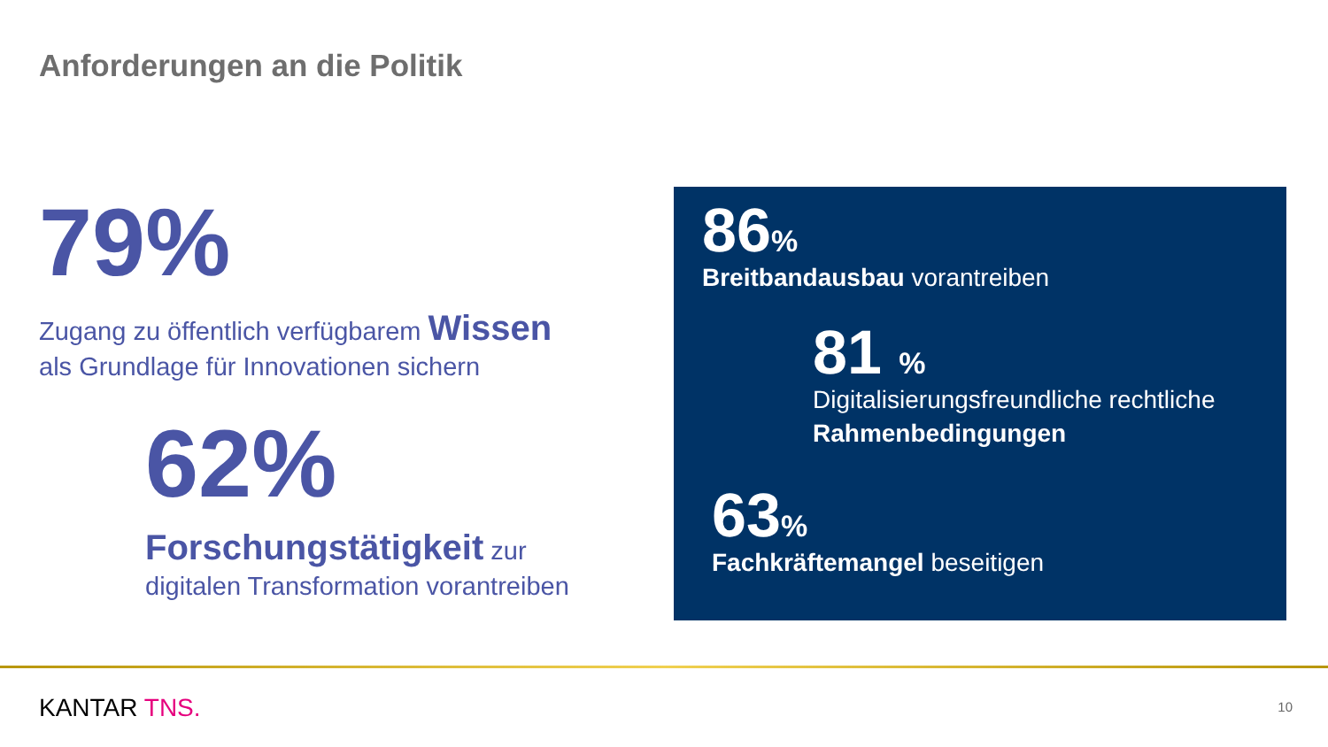Anforderungen an die Politik
79%
Zugang zu öffentlich verfügbarem Wissen
als Grundlage für Innovationen sichern
62%
Forschungstätigkeit zur
digitalen Transformation vorantreiben
86%
Breitbandausbau vorantreiben
81 %
Digitalisierungsfreundliche rechtliche
Rahmenbedingungen
63%
Fachkräftemangel beseitigen
KANTAR TNS. 10